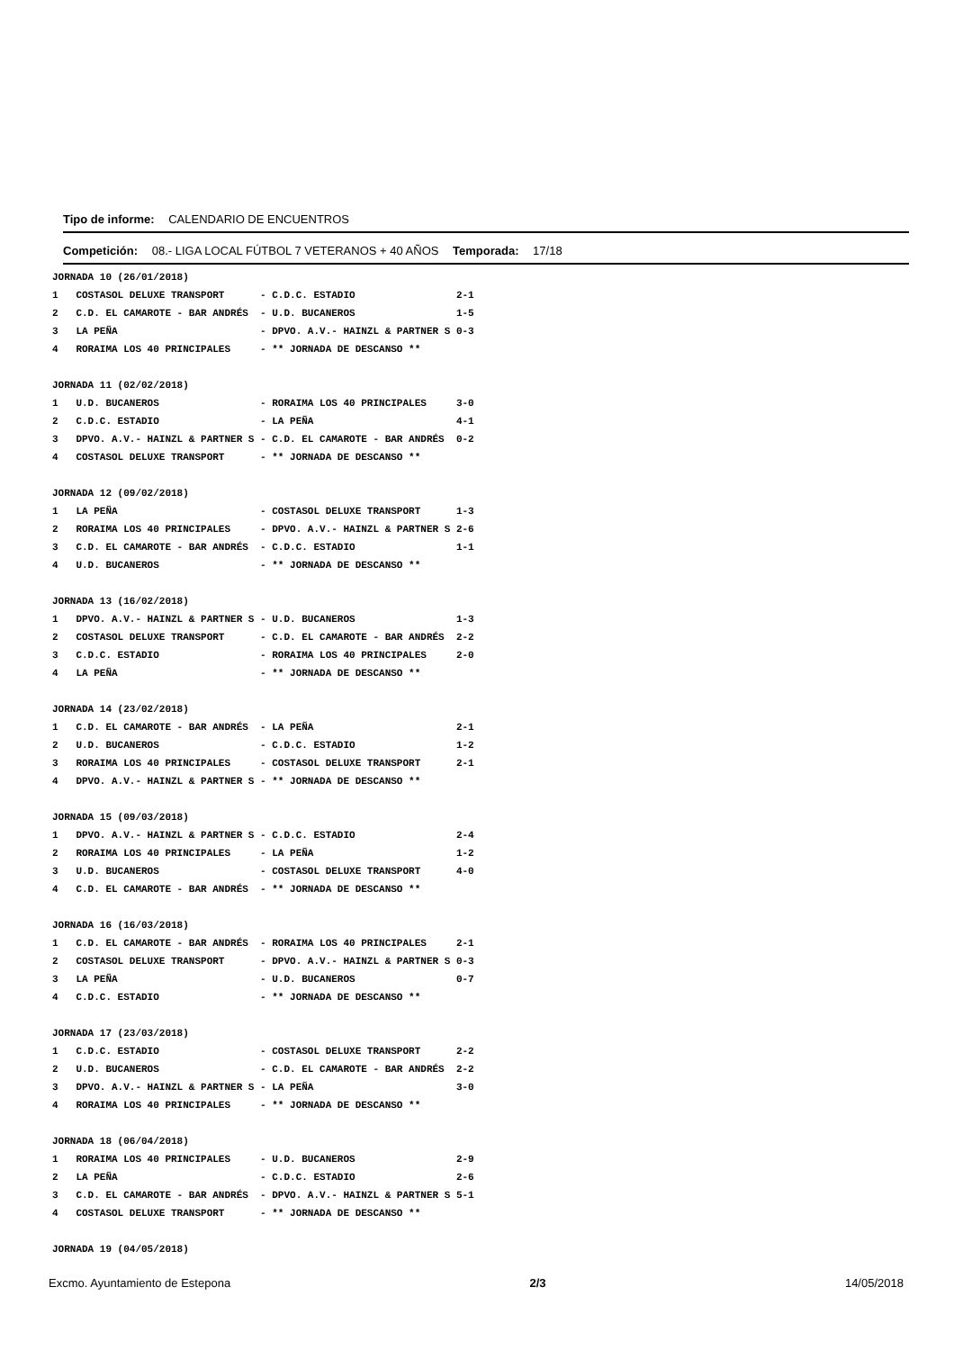Tipo de informe: CALENDARIO DE ENCUENTROS
Competición: 08.- LIGA LOCAL FÚTBOL 7 VETERANOS + 40 AÑOS Temporada: 17/18
| JORNADA 10 (26/01/2018) | | | |
| 1 | COSTASOL DELUXE TRANSPORT | - C.D.C. ESTADIO | 2-1 |
| 2 | C.D. EL CAMAROTE - BAR ANDRÉS | - U.D. BUCANEROS | 1-5 |
| 3 | LA PEÑA | - DPVO. A.V.- HAINZL & PARTNER S | 0-3 |
| 4 | RORAIMA LOS 40 PRINCIPALES | - ** JORNADA DE DESCANSO ** | |
| JORNADA 11 (02/02/2018) | | | |
| 1 | U.D. BUCANEROS | - RORAIMA LOS 40 PRINCIPALES | 3-0 |
| 2 | C.D.C. ESTADIO | - LA PEÑA | 4-1 |
| 3 | DPVO. A.V.- HAINZL & PARTNER S | - C.D. EL CAMAROTE - BAR ANDRÉS | 0-2 |
| 4 | COSTASOL DELUXE TRANSPORT | - ** JORNADA DE DESCANSO ** | |
| JORNADA 12 (09/02/2018) | | | |
| 1 | LA PEÑA | - COSTASOL DELUXE TRANSPORT | 1-3 |
| 2 | RORAIMA LOS 40 PRINCIPALES | - DPVO. A.V.- HAINZL & PARTNER S | 2-6 |
| 3 | C.D. EL CAMAROTE - BAR ANDRÉS | - C.D.C. ESTADIO | 1-1 |
| 4 | U.D. BUCANEROS | - ** JORNADA DE DESCANSO ** | |
| JORNADA 13 (16/02/2018) | | | |
| 1 | DPVO. A.V.- HAINZL & PARTNER S | - U.D. BUCANEROS | 1-3 |
| 2 | COSTASOL DELUXE TRANSPORT | - C.D. EL CAMAROTE - BAR ANDRÉS | 2-2 |
| 3 | C.D.C. ESTADIO | - RORAIMA LOS 40 PRINCIPALES | 2-0 |
| 4 | LA PEÑA | - ** JORNADA DE DESCANSO ** | |
| JORNADA 14 (23/02/2018) | | | |
| 1 | C.D. EL CAMAROTE - BAR ANDRÉS | - LA PEÑA | 2-1 |
| 2 | U.D. BUCANEROS | - C.D.C. ESTADIO | 1-2 |
| 3 | RORAIMA LOS 40 PRINCIPALES | - COSTASOL DELUXE TRANSPORT | 2-1 |
| 4 | DPVO. A.V.- HAINZL & PARTNER S | - ** JORNADA DE DESCANSO ** | |
| JORNADA 15 (09/03/2018) | | | |
| 1 | DPVO. A.V.- HAINZL & PARTNER S | - C.D.C. ESTADIO | 2-4 |
| 2 | RORAIMA LOS 40 PRINCIPALES | - LA PEÑA | 1-2 |
| 3 | U.D. BUCANEROS | - COSTASOL DELUXE TRANSPORT | 4-0 |
| 4 | C.D. EL CAMAROTE - BAR ANDRÉS | - ** JORNADA DE DESCANSO ** | |
| JORNADA 16 (16/03/2018) | | | |
| 1 | C.D. EL CAMAROTE - BAR ANDRÉS | - RORAIMA LOS 40 PRINCIPALES | 2-1 |
| 2 | COSTASOL DELUXE TRANSPORT | - DPVO. A.V.- HAINZL & PARTNER S | 0-3 |
| 3 | LA PEÑA | - U.D. BUCANEROS | 0-7 |
| 4 | C.D.C. ESTADIO | - ** JORNADA DE DESCANSO ** | |
| JORNADA 17 (23/03/2018) | | | |
| 1 | C.D.C. ESTADIO | - COSTASOL DELUXE TRANSPORT | 2-2 |
| 2 | U.D. BUCANEROS | - C.D. EL CAMAROTE - BAR ANDRÉS | 2-2 |
| 3 | DPVO. A.V.- HAINZL & PARTNER S | - LA PEÑA | 3-0 |
| 4 | RORAIMA LOS 40 PRINCIPALES | - ** JORNADA DE DESCANSO ** | |
| JORNADA 18 (06/04/2018) | | | |
| 1 | RORAIMA LOS 40 PRINCIPALES | - U.D. BUCANEROS | 2-9 |
| 2 | LA PEÑA | - C.D.C. ESTADIO | 2-6 |
| 3 | C.D. EL CAMAROTE - BAR ANDRÉS | - DPVO. A.V.- HAINZL & PARTNER S | 5-1 |
| 4 | COSTASOL DELUXE TRANSPORT | - ** JORNADA DE DESCANSO ** | |
| JORNADA 19 (04/05/2018) | | | |
Excmo. Ayuntamiento de Estepona 2/3 14/05/2018